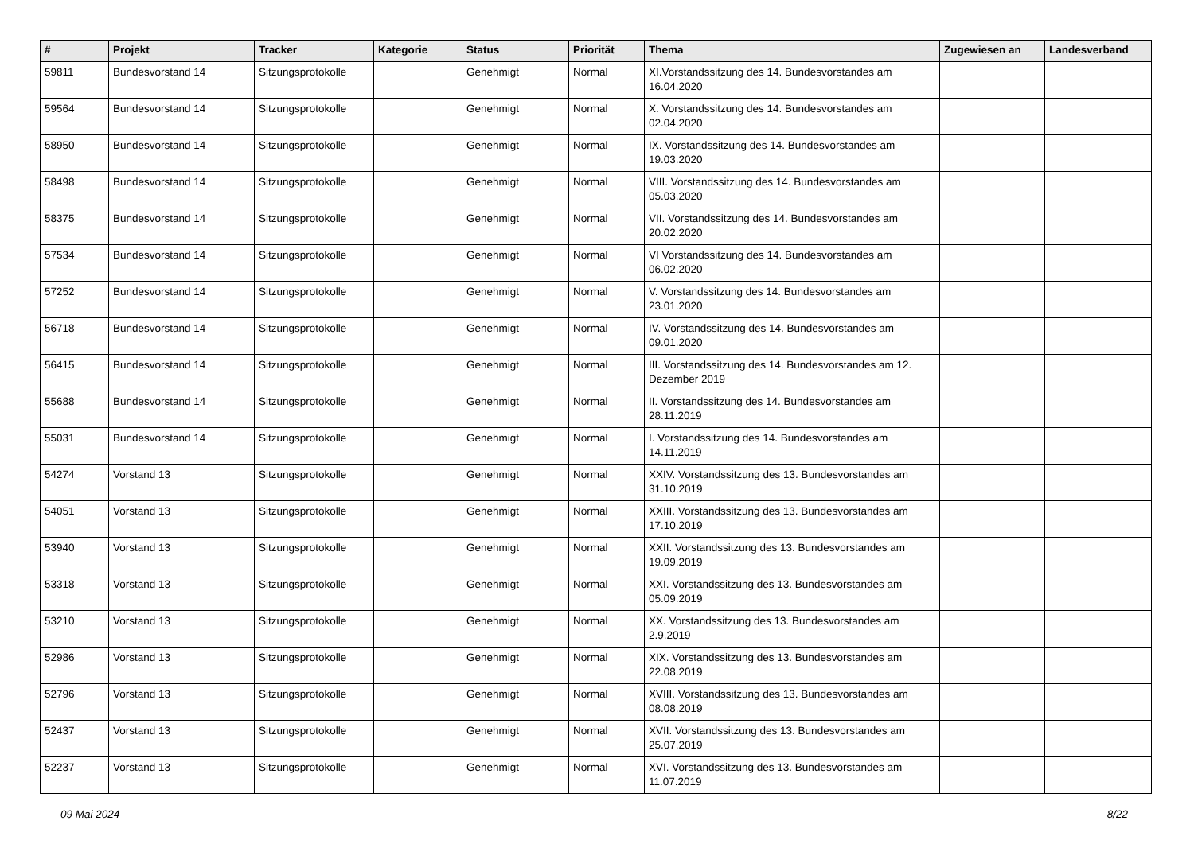| # | Projekt | Tracker | Kategorie | Status | Priorität | Thema | Zugewiesen an | Landesverband |
| --- | --- | --- | --- | --- | --- | --- | --- | --- |
| 59811 | Bundesvorstand 14 | Sitzungsprotokolle | | Genehmigt | Normal | XI.Vorstandssitzung des 14. Bundesvorstandes am 16.04.2020 | | |
| 59564 | Bundesvorstand 14 | Sitzungsprotokolle | | Genehmigt | Normal | X. Vorstandssitzung des 14. Bundesvorstandes am 02.04.2020 | | |
| 58950 | Bundesvorstand 14 | Sitzungsprotokolle | | Genehmigt | Normal | IX. Vorstandssitzung des 14. Bundesvorstandes am 19.03.2020 | | |
| 58498 | Bundesvorstand 14 | Sitzungsprotokolle | | Genehmigt | Normal | VIII. Vorstandssitzung des 14. Bundesvorstandes am 05.03.2020 | | |
| 58375 | Bundesvorstand 14 | Sitzungsprotokolle | | Genehmigt | Normal | VII. Vorstandssitzung des 14. Bundesvorstandes am 20.02.2020 | | |
| 57534 | Bundesvorstand 14 | Sitzungsprotokolle | | Genehmigt | Normal | VI Vorstandssitzung des 14. Bundesvorstandes am 06.02.2020 | | |
| 57252 | Bundesvorstand 14 | Sitzungsprotokolle | | Genehmigt | Normal | V. Vorstandssitzung des 14. Bundesvorstandes am 23.01.2020 | | |
| 56718 | Bundesvorstand 14 | Sitzungsprotokolle | | Genehmigt | Normal | IV. Vorstandssitzung des 14. Bundesvorstandes am 09.01.2020 | | |
| 56415 | Bundesvorstand 14 | Sitzungsprotokolle | | Genehmigt | Normal | III. Vorstandssitzung des 14. Bundesvorstandes am 12. Dezember 2019 | | |
| 55688 | Bundesvorstand 14 | Sitzungsprotokolle | | Genehmigt | Normal | II. Vorstandssitzung des 14. Bundesvorstandes am 28.11.2019 | | |
| 55031 | Bundesvorstand 14 | Sitzungsprotokolle | | Genehmigt | Normal | I. Vorstandssitzung des 14. Bundesvorstandes am 14.11.2019 | | |
| 54274 | Vorstand 13 | Sitzungsprotokolle | | Genehmigt | Normal | XXIV. Vorstandssitzung des 13. Bundesvorstandes am 31.10.2019 | | |
| 54051 | Vorstand 13 | Sitzungsprotokolle | | Genehmigt | Normal | XXIII. Vorstandssitzung des 13. Bundesvorstandes am 17.10.2019 | | |
| 53940 | Vorstand 13 | Sitzungsprotokolle | | Genehmigt | Normal | XXII. Vorstandssitzung des 13. Bundesvorstandes am 19.09.2019 | | |
| 53318 | Vorstand 13 | Sitzungsprotokolle | | Genehmigt | Normal | XXI. Vorstandssitzung des 13. Bundesvorstandes am 05.09.2019 | | |
| 53210 | Vorstand 13 | Sitzungsprotokolle | | Genehmigt | Normal | XX. Vorstandssitzung des 13. Bundesvorstandes am 2.9.2019 | | |
| 52986 | Vorstand 13 | Sitzungsprotokolle | | Genehmigt | Normal | XIX. Vorstandssitzung des 13. Bundesvorstandes am 22.08.2019 | | |
| 52796 | Vorstand 13 | Sitzungsprotokolle | | Genehmigt | Normal | XVIII. Vorstandssitzung des 13. Bundesvorstandes am 08.08.2019 | | |
| 52437 | Vorstand 13 | Sitzungsprotokolle | | Genehmigt | Normal | XVII. Vorstandssitzung des 13. Bundesvorstandes am 25.07.2019 | | |
| 52237 | Vorstand 13 | Sitzungsprotokolle | | Genehmigt | Normal | XVI. Vorstandssitzung des 13. Bundesvorstandes am 11.07.2019 | | |
09 Mai 2024 8/22